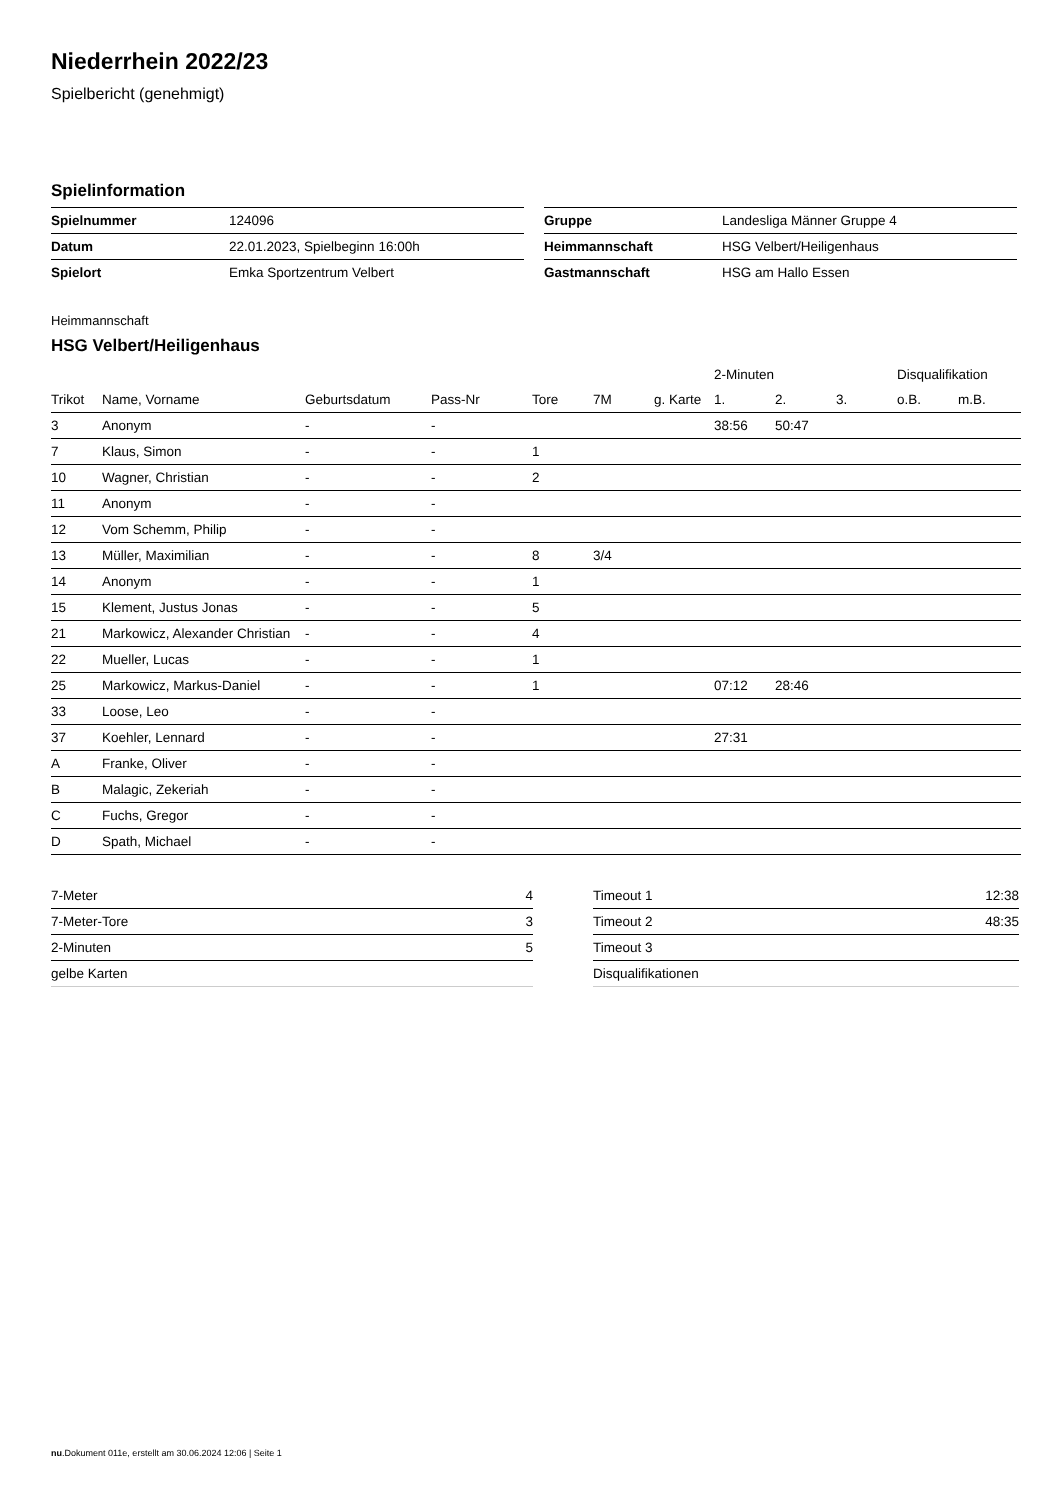Niederrhein 2022/23
Spielbericht (genehmigt)
Spielinformation
| Spielnummer | 124096 |
| Datum | 22.01.2023, Spielbeginn 16:00h |
| Spielort | Emka Sportzentrum Velbert |
| Gruppe | Landesliga Männer Gruppe 4 |
| Heimmannschaft | HSG Velbert/Heiligenhaus |
| Gastmannschaft | HSG am Hallo Essen |
Heimmannschaft
HSG Velbert/Heiligenhaus
| | | | | | | | 2-Minuten | | | Disqualifikation | |
| Trikot | Name, Vorname | Geburtsdatum | Pass-Nr | Tore | 7M | g. Karte | 1. | 2. | 3. | o.B. | m.B. |
| 3 | Anonym | - | - | | | | 38:56 | 50:47 | | | |
| 7 | Klaus, Simon | - | - | 1 | | | | | | | |
| 10 | Wagner, Christian | - | - | 2 | | | | | | | |
| 11 | Anonym | - | - | | | | | | | | |
| 12 | Vom Schemm, Philip | - | - | | | | | | | | |
| 13 | Müller, Maximilian | - | - | 8 | 3/4 | | | | | | |
| 14 | Anonym | - | - | 1 | | | | | | | |
| 15 | Klement, Justus Jonas | - | - | 5 | | | | | | | |
| 21 | Markowicz, Alexander Christian | - | - | 4 | | | | | | | |
| 22 | Mueller, Lucas | - | - | 1 | | | | | | | |
| 25 | Markowicz, Markus-Daniel | - | - | 1 | | | 07:12 | 28:46 | | | |
| 33 | Loose, Leo | - | - | | | | | | | | |
| 37 | Koehler, Lennard | - | - | | | | 27:31 | | | | |
| A | Franke, Oliver | - | - | | | | | | | | |
| B | Malagic, Zekeriah | - | - | | | | | | | | |
| C | Fuchs, Gregor | - | - | | | | | | | | |
| D | Spath, Michael | - | - | | | | | | | | |
| 7-Meter | 4 |
| 7-Meter-Tore | 3 |
| 2-Minuten | 5 |
| gelbe Karten | |
| Timeout 1 | 12:38 |
| Timeout 2 | 48:35 |
| Timeout 3 | |
| Disqualifikationen | |
nu.Dokument 011e, erstellt am 30.06.2024 12:06 | Seite 1